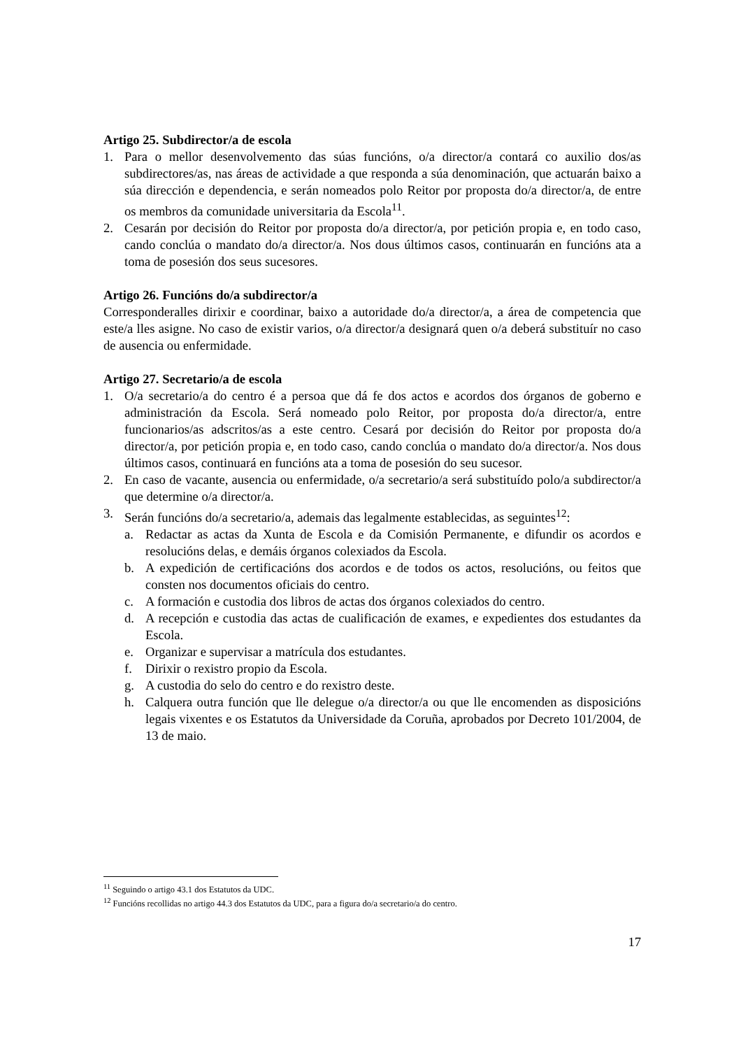Artigo 25. Subdirector/a de escola
1. Para o mellor desenvolvemento das súas funcións, o/a director/a contará co auxilio dos/as subdirectores/as, nas áreas de actividade a que responda a súa denominación, que actuarán baixo a súa dirección e dependencia, e serán nomeados polo Reitor por proposta do/a director/a, de entre os membros da comunidade universitaria da Escola<sup>11</sup>.
2. Cesarán por decisión do Reitor por proposta do/a director/a, por petición propia e, en todo caso, cando conclúa o mandato do/a director/a. Nos dous últimos casos, continuarán en funcións ata a toma de posesión dos seus sucesores.
Artigo 26. Funcións do/a subdirector/a
Corresponderalles dirixir e coordinar, baixo a autoridade do/a director/a, a área de competencia que este/a lles asigne. No caso de existir varios, o/a director/a designará quen o/a deberá substituír no caso de ausencia ou enfermidade.
Artigo 27. Secretario/a de escola
1. O/a secretario/a do centro é a persoa que dá fe dos actos e acordos dos órganos de goberno e administración da Escola. Será nomeado polo Reitor, por proposta do/a director/a, entre funcionarios/as adscritos/as a este centro. Cesará por decisión do Reitor por proposta do/a director/a, por petición propia e, en todo caso, cando conclúa o mandato do/a director/a. Nos dous últimos casos, continuará en funcións ata a toma de posesión do seu sucesor.
2. En caso de vacante, ausencia ou enfermidade, o/a secretario/a será substituído polo/a subdirector/a que determine o/a director/a.
3. Serán funcións do/a secretario/a, ademais das legalmente establecidas, as seguintes<sup>12</sup>:
a. Redactar as actas da Xunta de Escola e da Comisión Permanente, e difundir os acordos e resolucións delas, e demáis órganos colexiados da Escola.
b. A expedición de certificacións dos acordos e de todos os actos, resolucións, ou feitos que consten nos documentos oficiais do centro.
c. A formación e custodia dos libros de actas dos órganos colexiados do centro.
d. A recepción e custodia das actas de cualificación de exames, e expedientes dos estudantes da Escola.
e. Organizar e supervisar a matrícula dos estudantes.
f. Dirixir o rexistro propio da Escola.
g. A custodia do selo do centro e do rexistro deste.
h. Calquera outra función que lle delegue o/a director/a ou que lle encomenden as disposicións legais vixentes e os Estatutos da Universidade da Coruña, aprobados por Decreto 101/2004, de 13 de maio.
<sup>11</sup> Seguindo o artigo 43.1 dos Estatutos da UDC.
<sup>12</sup> Funcións recollidas no artigo 44.3 dos Estatutos da UDC, para a figura do/a secretario/a do centro.
17